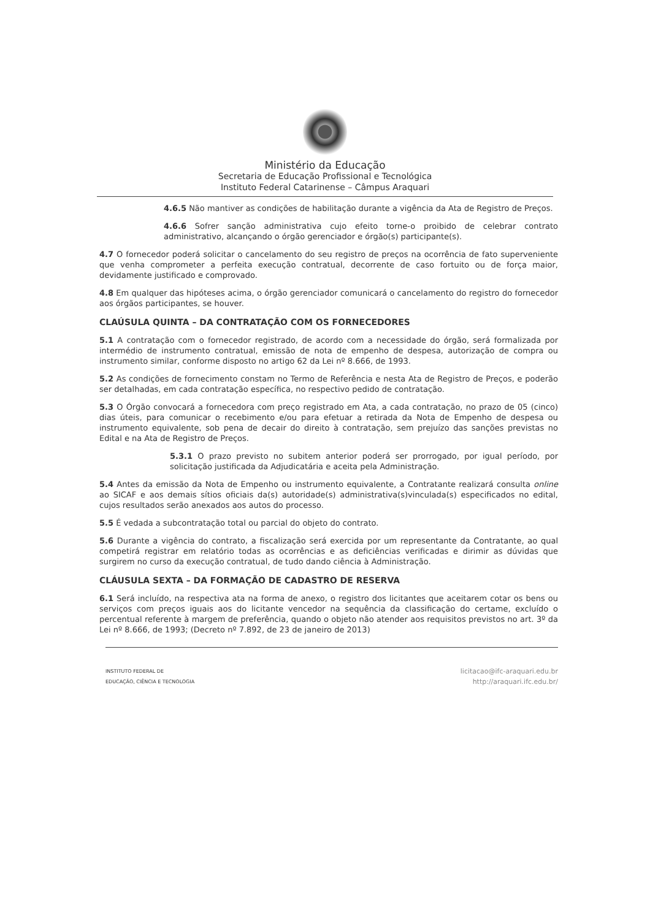Ministério da Educação
Secretaria de Educação Profissional e Tecnológica
Instituto Federal Catarinense – Câmpus Araquari
4.6.5 Não mantiver as condições de habilitação durante a vigência da Ata de Registro de Preços.
4.6.6 Sofrer sanção administrativa cujo efeito torne-o proibido de celebrar contrato administrativo, alcançando o órgão gerenciador e órgão(s) participante(s).
4.7 O fornecedor poderá solicitar o cancelamento do seu registro de preços na ocorrência de fato superveniente que venha comprometer a perfeita execução contratual, decorrente de caso fortuito ou de força maior, devidamente justificado e comprovado.
4.8 Em qualquer das hipóteses acima, o órgão gerenciador comunicará o cancelamento do registro do fornecedor aos órgãos participantes, se houver.
CLAÚSULA QUINTA – DA CONTRATAÇÃO COM OS FORNECEDORES
5.1 A contratação com o fornecedor registrado, de acordo com a necessidade do órgão, será formalizada por intermédio de instrumento contratual, emissão de nota de empenho de despesa, autorização de compra ou instrumento similar, conforme disposto no artigo 62 da Lei nº 8.666, de 1993.
5.2 As condições de fornecimento constam no Termo de Referência e nesta Ata de Registro de Preços, e poderão ser detalhadas, em cada contratação específica, no respectivo pedido de contratação.
5.3 O Órgão convocará a fornecedora com preço registrado em Ata, a cada contratação, no prazo de 05 (cinco) dias úteis, para comunicar o recebimento e/ou para efetuar a retirada da Nota de Empenho de despesa ou instrumento equivalente, sob pena de decair do direito à contratação, sem prejuízo das sanções previstas no Edital e na Ata de Registro de Preços.
5.3.1 O prazo previsto no subitem anterior poderá ser prorrogado, por igual período, por solicitação justificada da Adjudicatária e aceita pela Administração.
5.4 Antes da emissão da Nota de Empenho ou instrumento equivalente, a Contratante realizará consulta online ao SICAF e aos demais sítios oficiais da(s) autoridade(s) administrativa(s)vinculada(s) especificados no edital, cujos resultados serão anexados aos autos do processo.
5.5 É vedada a subcontratação total ou parcial do objeto do contrato.
5.6 Durante a vigência do contrato, a fiscalização será exercida por um representante da Contratante, ao qual competirá registrar em relatório todas as ocorrências e as deficiências verificadas e dirimir as dúvidas que surgirem no curso da execução contratual, de tudo dando ciência à Administração.
CLÁUSULA SEXTA – DA FORMAÇÃO DE CADASTRO DE RESERVA
6.1 Será incluído, na respectiva ata na forma de anexo, o registro dos licitantes que aceitarem cotar os bens ou serviços com preços iguais aos do licitante vencedor na sequência da classificação do certame, excluído o percentual referente à margem de preferência, quando o objeto não atender aos requisitos previstos no art. 3º da Lei nº 8.666, de 1993; (Decreto nº 7.892, de 23 de janeiro de 2013)
INSTITUTO FEDERAL DE
EDUCAÇÃO, CIÊNCIA E TECNOLOGIA
licitacao@ifc-araquari.edu.br
http://araquari.ifc.edu.br/